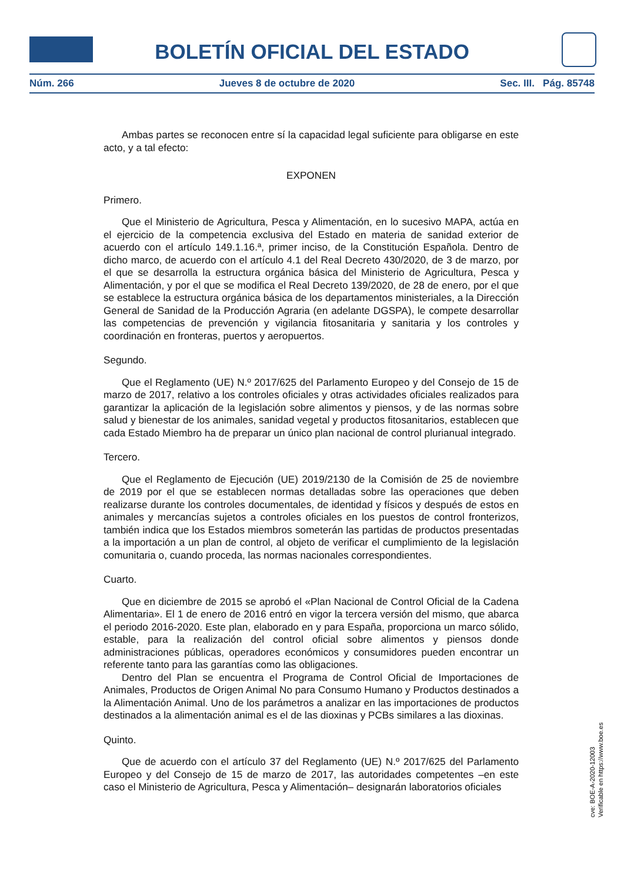BOLETÍN OFICIAL DEL ESTADO
Núm. 266 Jueves 8 de octubre de 2020 Sec. III. Pág. 85748
Ambas partes se reconocen entre sí la capacidad legal suficiente para obligarse en este acto, y a tal efecto:
EXPONEN
Primero.
Que el Ministerio de Agricultura, Pesca y Alimentación, en lo sucesivo MAPA, actúa en el ejercicio de la competencia exclusiva del Estado en materia de sanidad exterior de acuerdo con el artículo 149.1.16.ª, primer inciso, de la Constitución Española. Dentro de dicho marco, de acuerdo con el artículo 4.1 del Real Decreto 430/2020, de 3 de marzo, por el que se desarrolla la estructura orgánica básica del Ministerio de Agricultura, Pesca y Alimentación, y por el que se modifica el Real Decreto 139/2020, de 28 de enero, por el que se establece la estructura orgánica básica de los departamentos ministeriales, a la Dirección General de Sanidad de la Producción Agraria (en adelante DGSPA), le compete desarrollar las competencias de prevención y vigilancia fitosanitaria y sanitaria y los controles y coordinación en fronteras, puertos y aeropuertos.
Segundo.
Que el Reglamento (UE) N.º 2017/625 del Parlamento Europeo y del Consejo de 15 de marzo de 2017, relativo a los controles oficiales y otras actividades oficiales realizados para garantizar la aplicación de la legislación sobre alimentos y piensos, y de las normas sobre salud y bienestar de los animales, sanidad vegetal y productos fitosanitarios, establecen que cada Estado Miembro ha de preparar un único plan nacional de control plurianual integrado.
Tercero.
Que el Reglamento de Ejecución (UE) 2019/2130 de la Comisión de 25 de noviembre de 2019 por el que se establecen normas detalladas sobre las operaciones que deben realizarse durante los controles documentales, de identidad y físicos y después de estos en animales y mercancías sujetos a controles oficiales en los puestos de control fronterizos, también indica que los Estados miembros someterán las partidas de productos presentadas a la importación a un plan de control, al objeto de verificar el cumplimiento de la legislación comunitaria o, cuando proceda, las normas nacionales correspondientes.
Cuarto.
Que en diciembre de 2015 se aprobó el «Plan Nacional de Control Oficial de la Cadena Alimentaria». El 1 de enero de 2016 entró en vigor la tercera versión del mismo, que abarca el periodo 2016-2020. Este plan, elaborado en y para España, proporciona un marco sólido, estable, para la realización del control oficial sobre alimentos y piensos donde administraciones públicas, operadores económicos y consumidores pueden encontrar un referente tanto para las garantías como las obligaciones.
Dentro del Plan se encuentra el Programa de Control Oficial de Importaciones de Animales, Productos de Origen Animal No para Consumo Humano y Productos destinados a la Alimentación Animal. Uno de los parámetros a analizar en las importaciones de productos destinados a la alimentación animal es el de las dioxinas y PCBs similares a las dioxinas.
Quinto.
Que de acuerdo con el artículo 37 del Reglamento (UE) N.º 2017/625 del Parlamento Europeo y del Consejo de 15 de marzo de 2017, las autoridades competentes –en este caso el Ministerio de Agricultura, Pesca y Alimentación– designarán laboratorios oficiales
cve: BOE-A-2020-12003
Verificable en https://www.boe.es